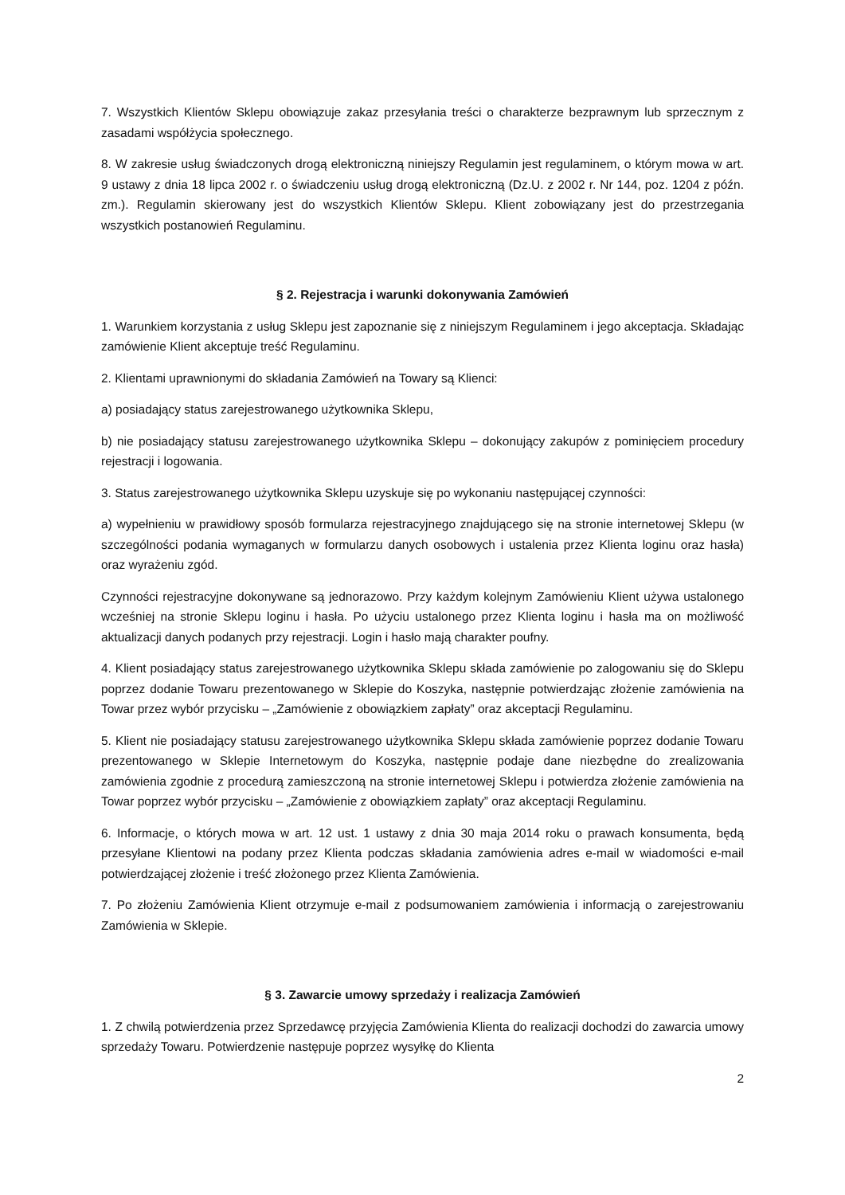7. Wszystkich Klientów Sklepu obowiązuje zakaz przesyłania treści o charakterze bezprawnym lub sprzecznym z zasadami współżycia społecznego.
8. W zakresie usług świadczonych drogą elektroniczną niniejszy Regulamin jest regulaminem, o którym mowa w art. 9 ustawy z dnia 18 lipca 2002 r. o świadczeniu usług drogą elektroniczną (Dz.U. z 2002 r. Nr 144, poz. 1204 z późn. zm.). Regulamin skierowany jest do wszystkich Klientów Sklepu. Klient zobowiązany jest do przestrzegania wszystkich postanowień Regulaminu.
§ 2. Rejestracja i warunki dokonywania Zamówień
1. Warunkiem korzystania z usług Sklepu jest zapoznanie się z niniejszym Regulaminem i jego akceptacja. Składając zamówienie Klient akceptuje treść Regulaminu.
2. Klientami uprawnionymi do składania Zamówień na Towary są Klienci:
a) posiadający status zarejestrowanego użytkownika Sklepu,
b) nie posiadający statusu zarejestrowanego użytkownika Sklepu – dokonujący zakupów z pominięciem procedury rejestracji i logowania.
3. Status zarejestrowanego użytkownika Sklepu uzyskuje się po wykonaniu następującej czynności:
a) wypełnieniu w prawidłowy sposób formularza rejestracyjnego znajdującego się na stronie internetowej Sklepu (w szczególności podania wymaganych w formularzu danych osobowych i ustalenia przez Klienta loginu oraz hasła) oraz wyrażeniu zgód.
Czynności rejestracyjne dokonywane są jednorazowo. Przy każdym kolejnym Zamówieniu Klient używa ustalonego wcześniej na stronie Sklepu loginu i hasła. Po użyciu ustalonego przez Klienta loginu i hasła ma on możliwość aktualizacji danych podanych przy rejestracji. Login i hasło mają charakter poufny.
4. Klient posiadający status zarejestrowanego użytkownika Sklepu składa zamówienie po zalogowaniu się do Sklepu poprzez dodanie Towaru prezentowanego w Sklepie do Koszyka, następnie potwierdzając złożenie zamówienia na Towar przez wybór przycisku – „Zamówienie z obowiązkiem zapłaty” oraz akceptacji Regulaminu.
5. Klient nie posiadający statusu zarejestrowanego użytkownika Sklepu składa zamówienie poprzez dodanie Towaru prezentowanego w Sklepie Internetowym do Koszyka, następnie podaje dane niezbędne do zrealizowania zamówienia zgodnie z procedurą zamieszczoną na stronie internetowej Sklepu i potwierdza złożenie zamówienia na Towar poprzez wybór przycisku – „Zamówienie z obowiązkiem zapłaty” oraz akceptacji Regulaminu.
6. Informacje, o których mowa w art. 12 ust. 1 ustawy z dnia 30 maja 2014 roku o prawach konsumenta, będą przesyłane Klientowi na podany przez Klienta podczas składania zamówienia adres e-mail w wiadomości e-mail potwierdzającej złożenie i treść złożonego przez Klienta Zamówienia.
7. Po złożeniu Zamówienia Klient otrzymuje e-mail z podsumowaniem zamówienia i informacją o zarejestrowaniu Zamówienia w Sklepie.
§ 3. Zawarcie umowy sprzedaży i realizacja Zamówień
1. Z chwilą potwierdzenia przez Sprzedawcę przyjęcia Zamówienia Klienta do realizacji dochodzi do zawarcia umowy sprzedaży Towaru. Potwierdzenie następuje poprzez wysyłkę do Klienta
2